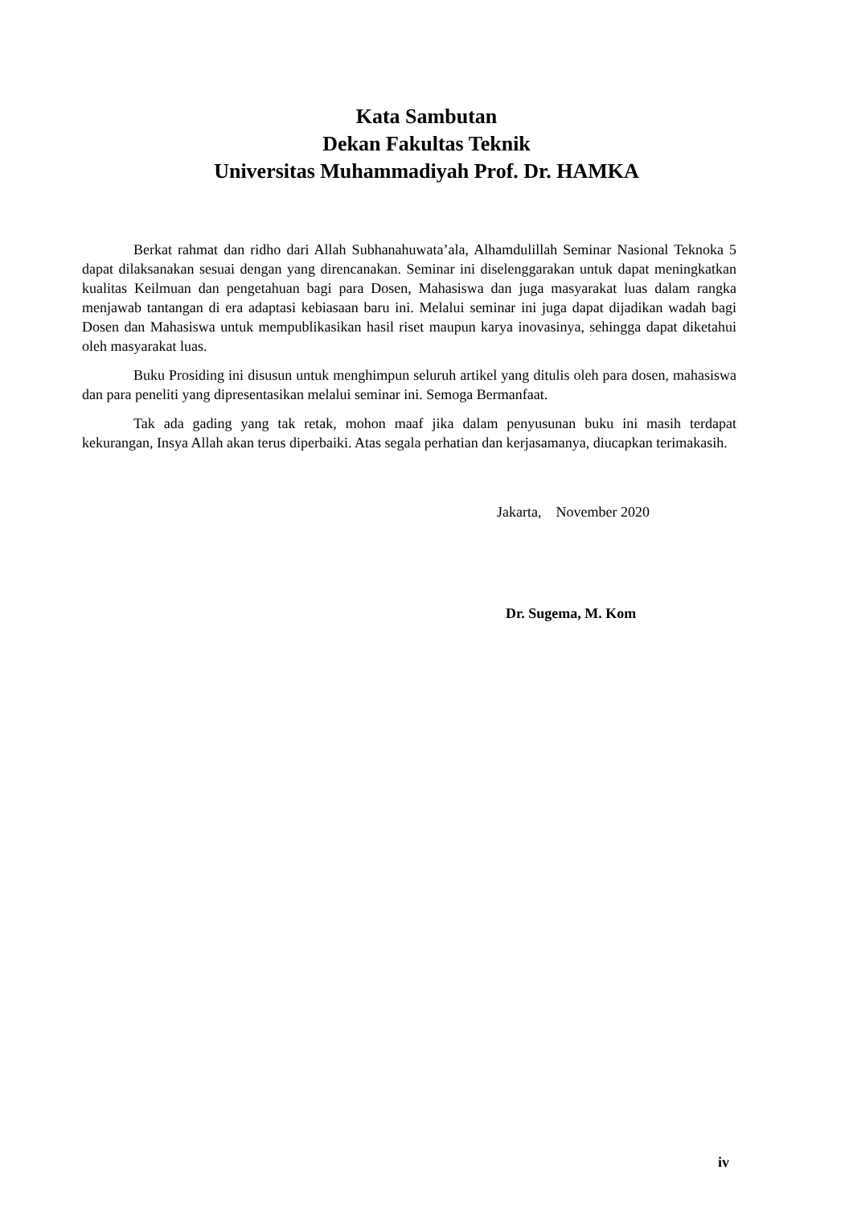Kata Sambutan
Dekan Fakultas Teknik
Universitas Muhammadiyah Prof. Dr. HAMKA
Berkat rahmat dan ridho dari Allah Subhanahuwata’ala, Alhamdulillah Seminar Nasional Teknoka 5 dapat dilaksanakan sesuai dengan yang direncanakan. Seminar ini diselenggarakan untuk dapat meningkatkan kualitas Keilmuan dan pengetahuan bagi para Dosen, Mahasiswa dan juga masyarakat luas dalam rangka menjawab tantangan di era adaptasi kebiasaan baru ini. Melalui seminar ini juga dapat dijadikan wadah bagi Dosen dan Mahasiswa untuk mempublikasikan hasil riset maupun karya inovasinya, sehingga dapat diketahui oleh masyarakat luas.
Buku Prosiding ini disusun untuk menghimpun seluruh artikel yang ditulis oleh para dosen, mahasiswa dan para peneliti yang dipresentasikan melalui seminar ini. Semoga Bermanfaat.
Tak ada gading yang tak retak, mohon maaf jika dalam penyusunan buku ini masih terdapat kekurangan, Insya Allah akan terus diperbaiki. Atas segala perhatian dan kerjasamanya, diucapkan terimakasih.
Jakarta, November 2020
Dr. Sugema, M. Kom
iv